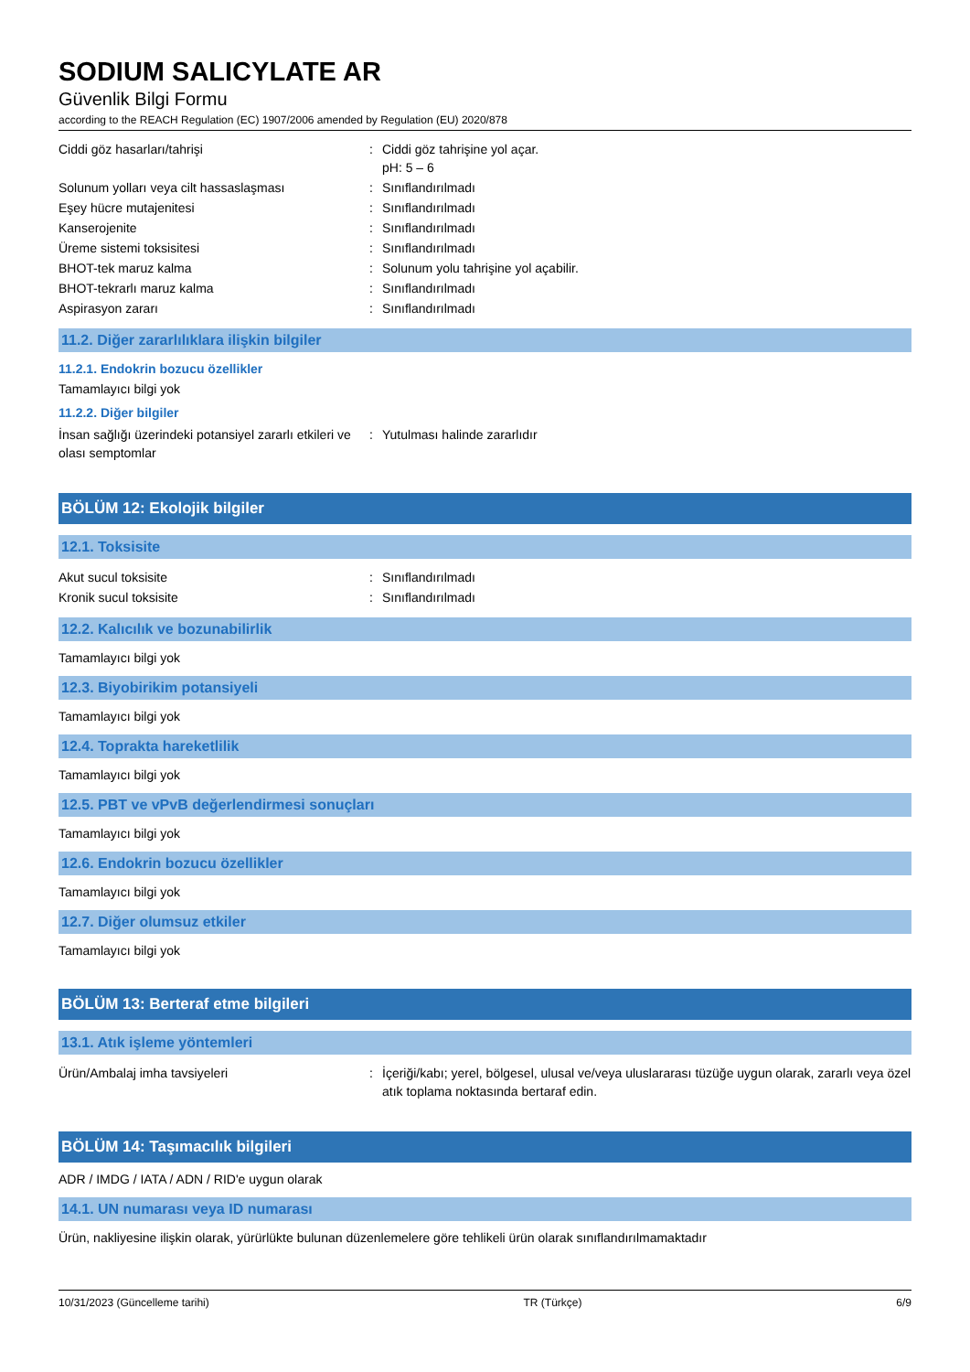SODIUM SALICYLATE AR
Güvenlik Bilgi Formu
according to the REACH Regulation (EC) 1907/2006 amended by Regulation (EU) 2020/878
Ciddi göz hasarları/tahrişi : Ciddi göz tahrişine yol açar.
pH: 5 – 6
Solunum yolları veya cilt hassaslaşması : Sınıflandırılmadı
Eşey hücre mutajenitesi : Sınıflandırılmadı
Kanserojenite : Sınıflandırılmadı
Üreme sistemi toksisitesi : Sınıflandırılmadı
BHOT-tek maruz kalma : Solunum yolu tahrişine yol açabilir.
BHOT-tekrarlı maruz kalma : Sınıflandırılmadı
Aspirasyon zararı : Sınıflandırılmadı
11.2. Diğer zararlılıklara ilişkin bilgiler
11.2.1. Endokrin bozucu özellikler
Tamamlayıcı bilgi yok
11.2.2. Diğer bilgiler
İnsan sağlığı üzerindeki potansiyel zararlı etkileri ve olası semptomlar
: Yutulması halinde zararlıdır
BÖLÜM 12: Ekolojik bilgiler
12.1. Toksisite
Akut sucul toksisite : Sınıflandırılmadı
Kronik sucul toksisite : Sınıflandırılmadı
12.2. Kalıcılık ve bozunabilirlik
Tamamlayıcı bilgi yok
12.3. Biyobirikim potansiyeli
Tamamlayıcı bilgi yok
12.4. Toprakta hareketlilik
Tamamlayıcı bilgi yok
12.5. PBT ve vPvB değerlendirmesi sonuçları
Tamamlayıcı bilgi yok
12.6. Endokrin bozucu özellikler
Tamamlayıcı bilgi yok
12.7. Diğer olumsuz etkiler
Tamamlayıcı bilgi yok
BÖLÜM 13: Berteraf etme bilgileri
13.1. Atık işleme yöntemleri
Ürün/Ambalaj imha tavsiyeleri : İçeriği/kabı; yerel, bölgesel, ulusal ve/veya uluslararası tüzüğe uygun olarak, zararlı veya özel atık toplama noktasında bertaraf edin.
BÖLÜM 14: Taşımacılık bilgileri
ADR / IMDG / IATA / ADN / RID'e uygun olarak
14.1. UN numarası veya ID numarası
Ürün, nakliyesine ilişkin olarak, yürürlükte bulunan düzenlemelere göre tehlikeli ürün olarak sınıflandırılmamaktadır
10/31/2023 (Güncelleme tarihi) TR (Türkçe) 6/9